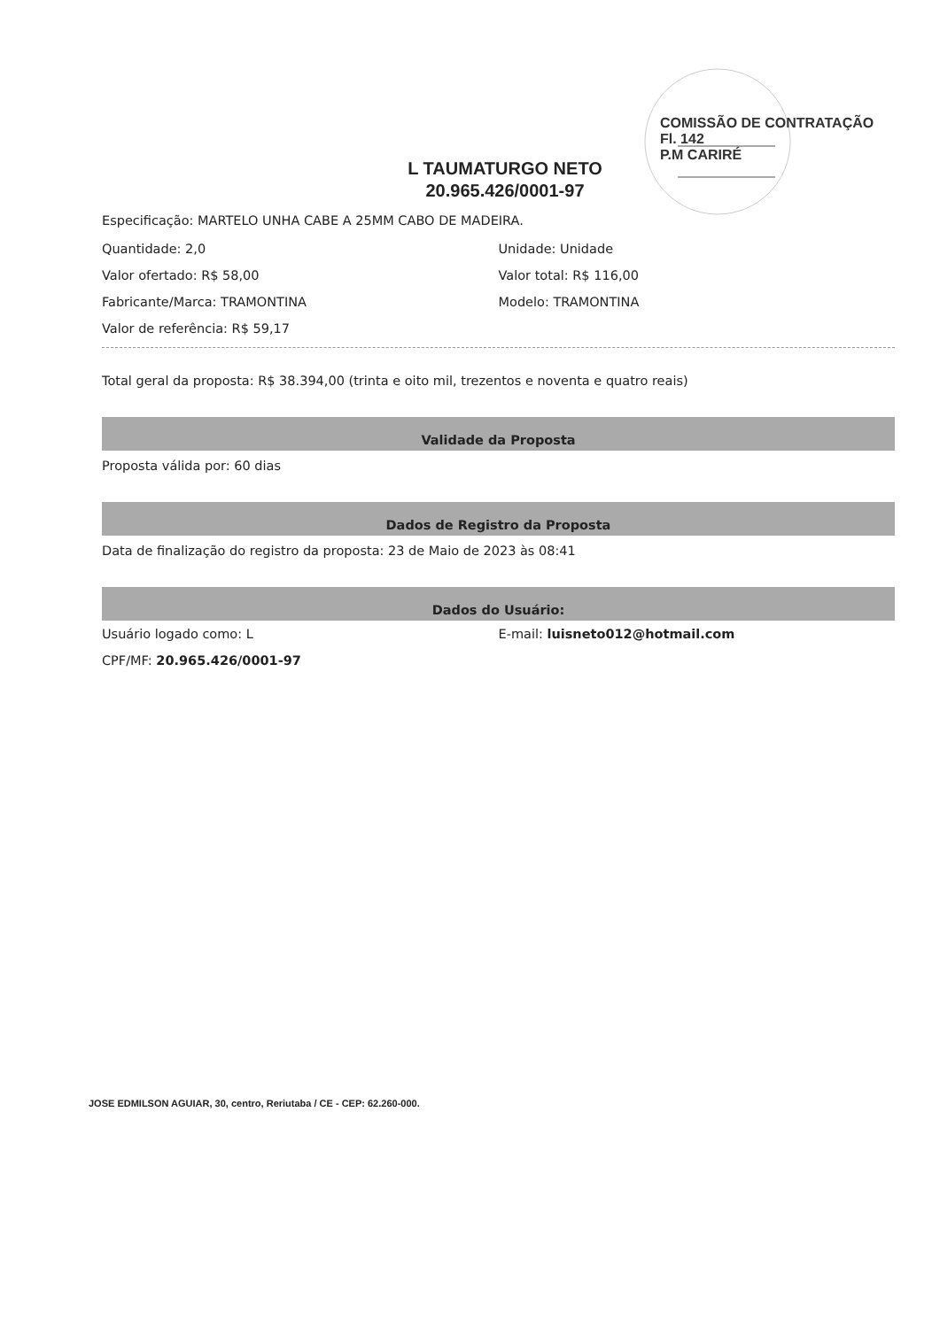COMISSÃO DE CONTRATAÇÃO
Fl. 142
P.M CARIRÉ
L TAUMATURGO NETO
20.965.426/0001-97
Especificação: MARTELO UNHA CABE A 25MM CABO DE MADEIRA.
Quantidade: 2,0
Valor ofertado: R$ 58,00
Fabricante/Marca: TRAMONTINA
Valor de referência: R$ 59,17
Unidade: Unidade
Valor total: R$ 116,00
Modelo: TRAMONTINA
Total geral da proposta: R$ 38.394,00 (trinta e oito mil, trezentos e noventa e quatro reais)
Validade da Proposta
Proposta válida por: 60 dias
Dados de Registro da Proposta
Data de finalização do registro da proposta: 23 de Maio de 2023 às 08:41
Dados do Usuário:
Usuário logado como: L
CPF/MF: 20.965.426/0001-97
E-mail: luisneto012@hotmail.com
JOSE EDMILSON AGUIAR, 30, centro, Reriutaba / CE - CEP: 62.260-000.